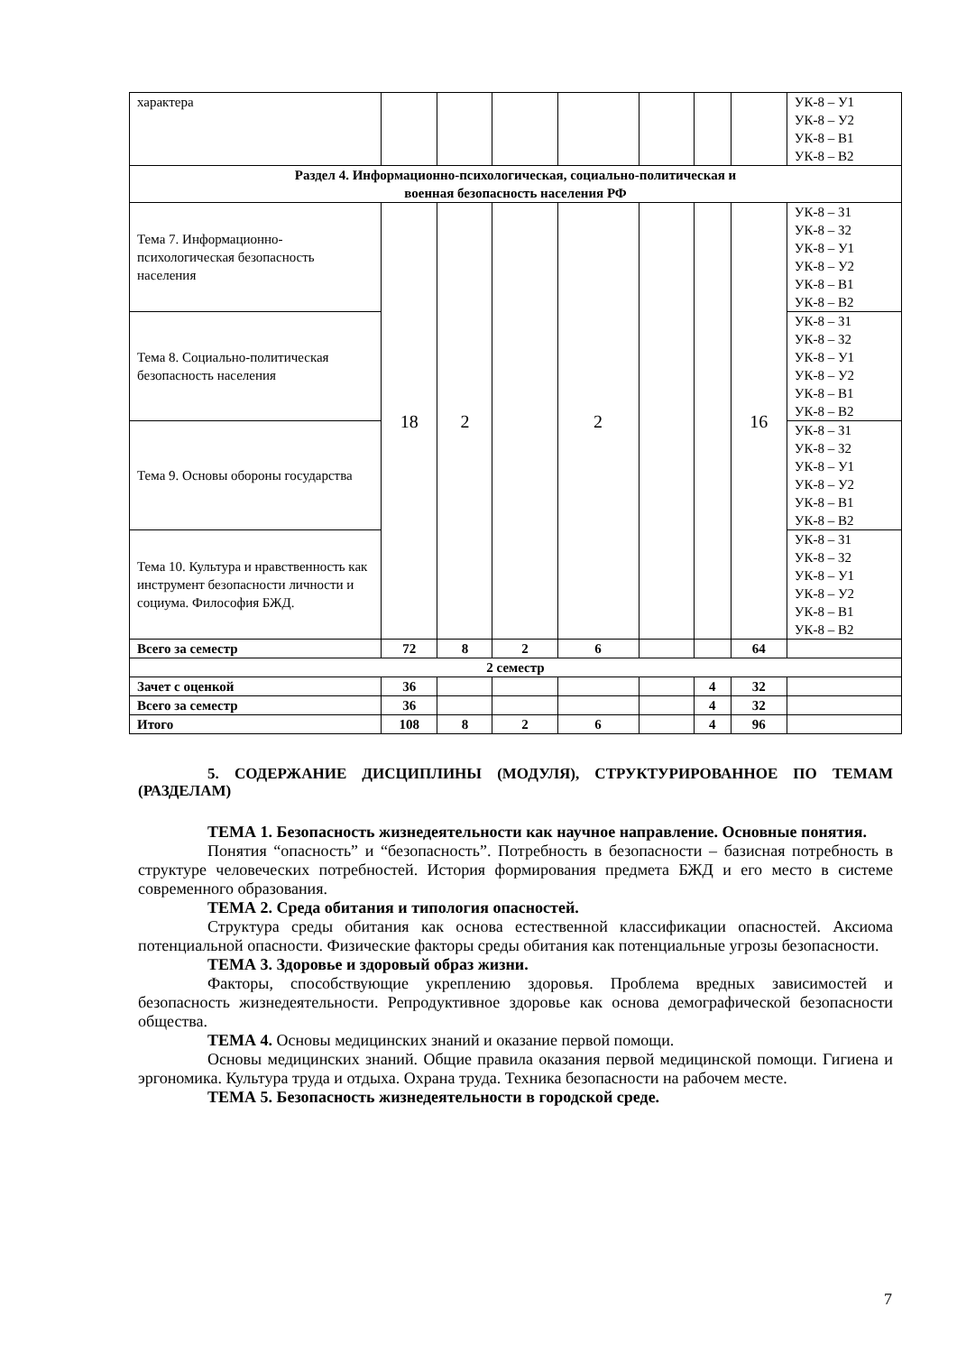| характера | | | | | | | | УК-8 – У1 УК-8 – У2 УК-8 – В1 УК-8 – В2 |
| Раздел 4. Информационно-психологическая, социально-политическая и военная безопасность населения РФ | | | | | | | | |
| Тема 7. Информационно-психологическая безопасность населения | 18 | 2 | | 2 | | | 16 | УК-8 – З1 УК-8 – З2 УК-8 – У1 УК-8 – У2 УК-8 – В1 УК-8 – В2 |
| Тема 8. Социально-политическая безопасность населения | | | | | | | | УК-8 – З1 УК-8 – З2 УК-8 – У1 УК-8 – У2 УК-8 – В1 УК-8 – В2 |
| Тема 9. Основы обороны государства | | | | | | | | УК-8 – З1 УК-8 – З2 УК-8 – У1 УК-8 – У2 УК-8 – В1 УК-8 – В2 |
| Тема 10. Культура и нравственность как инструмент безопасности личности и социума. Философия БЖД. | | | | | | | | УК-8 – З1 УК-8 – З2 УК-8 – У1 УК-8 – У2 УК-8 – В1 УК-8 – В2 |
| Всего за семестр | 72 | 8 | 2 | 6 | | | 64 | |
| 2 семестр | | | | | | | | |
| Зачет с оценкой | 36 | | | | | 4 | 32 | |
| Всего за семестр | 36 | | | | | 4 | 32 | |
| Итого | 108 | 8 | 2 | 6 | | 4 | 96 | |
5. СОДЕРЖАНИЕ ДИСЦИПЛИНЫ (МОДУЛЯ), СТРУКТУРИРОВАННОЕ ПО ТЕМАМ (РАЗДЕЛАМ)
ТЕМА 1. Безопасность жизнедеятельности как научное направление. Основные понятия.
Понятия “опасность” и “безопасность”. Потребность в безопасности – базисная потребность в структуре человеческих потребностей. История формирования предмета БЖД и его место в системе современного образования.
ТЕМА 2. Среда обитания и типология опасностей.
Структура среды обитания как основа естественной классификации опасностей. Аксиома потенциальной опасности. Физические факторы среды обитания как потенциальные угрозы безопасности.
ТЕМА 3. Здоровье и здоровый образ жизни.
Факторы, способствующие укреплению здоровья. Проблема вредных зависимостей и безопасность жизнедеятельности. Репродуктивное здоровье как основа демографической безопасности общества.
ТЕМА 4. Основы медицинских знаний и оказание первой помощи.
Основы медицинских знаний. Общие правила оказания первой медицинской помощи. Гигиена и эргономика. Культура труда и отдыха. Охрана труда. Техника безопасности на рабочем месте.
ТЕМА 5. Безопасность жизнедеятельности в городской среде.
7